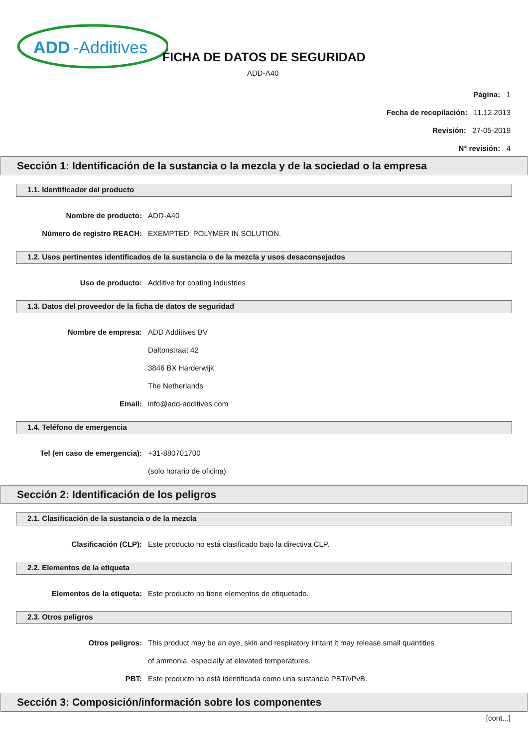ADD
-Additives
FICHA DE DATOS DE SEGURIDAD
ADD-A40
Página: 1
Fecha de recopilación: 11.12.2013
Revisión: 27-05-2019
N° revisión: 4
Sección 1: Identificación de la sustancia o la mezcla y de la sociedad o la empresa
1.1. Identificador del producto
Nombre de producto: ADD-A40
Número de registro REACH: EXEMPTED: POLYMER IN SOLUTION.
1.2. Usos pertinentes identificados de la sustancia o de la mezcla y usos desaconsejados
Uso de producto: Additive for coating industries
1.3. Datos del proveedor de la ficha de datos de seguridad
Nombre de empresa: ADD Additives BV
Daltonstraat 42
3846 BX Harderwijk
The Netherlands
Email: info@add-additives.com
1.4. Teléfono de emergencia
Tel (en caso de emergencia): +31-880701700
(solo horario de oficina)
Sección 2: Identificación de los peligros
2.1. Clasificación de la sustancia o de la mezcla
Clasificación (CLP): Este producto no está clasificado bajo la directiva CLP.
2.2. Elementos de la etiqueta
Elementos de la etiqueta: Este producto no tiene elementos de etiquetado.
2.3. Otros peligros
Otros peligros: This product may be an eye, skin and respiratory irritant it may release small quantities
of ammonia, especially at elevated temperatures.
PBT: Este producto no está identificada como una sustancia PBT/vPvB.
Sección 3: Composición/información sobre los componentes
[cont...]